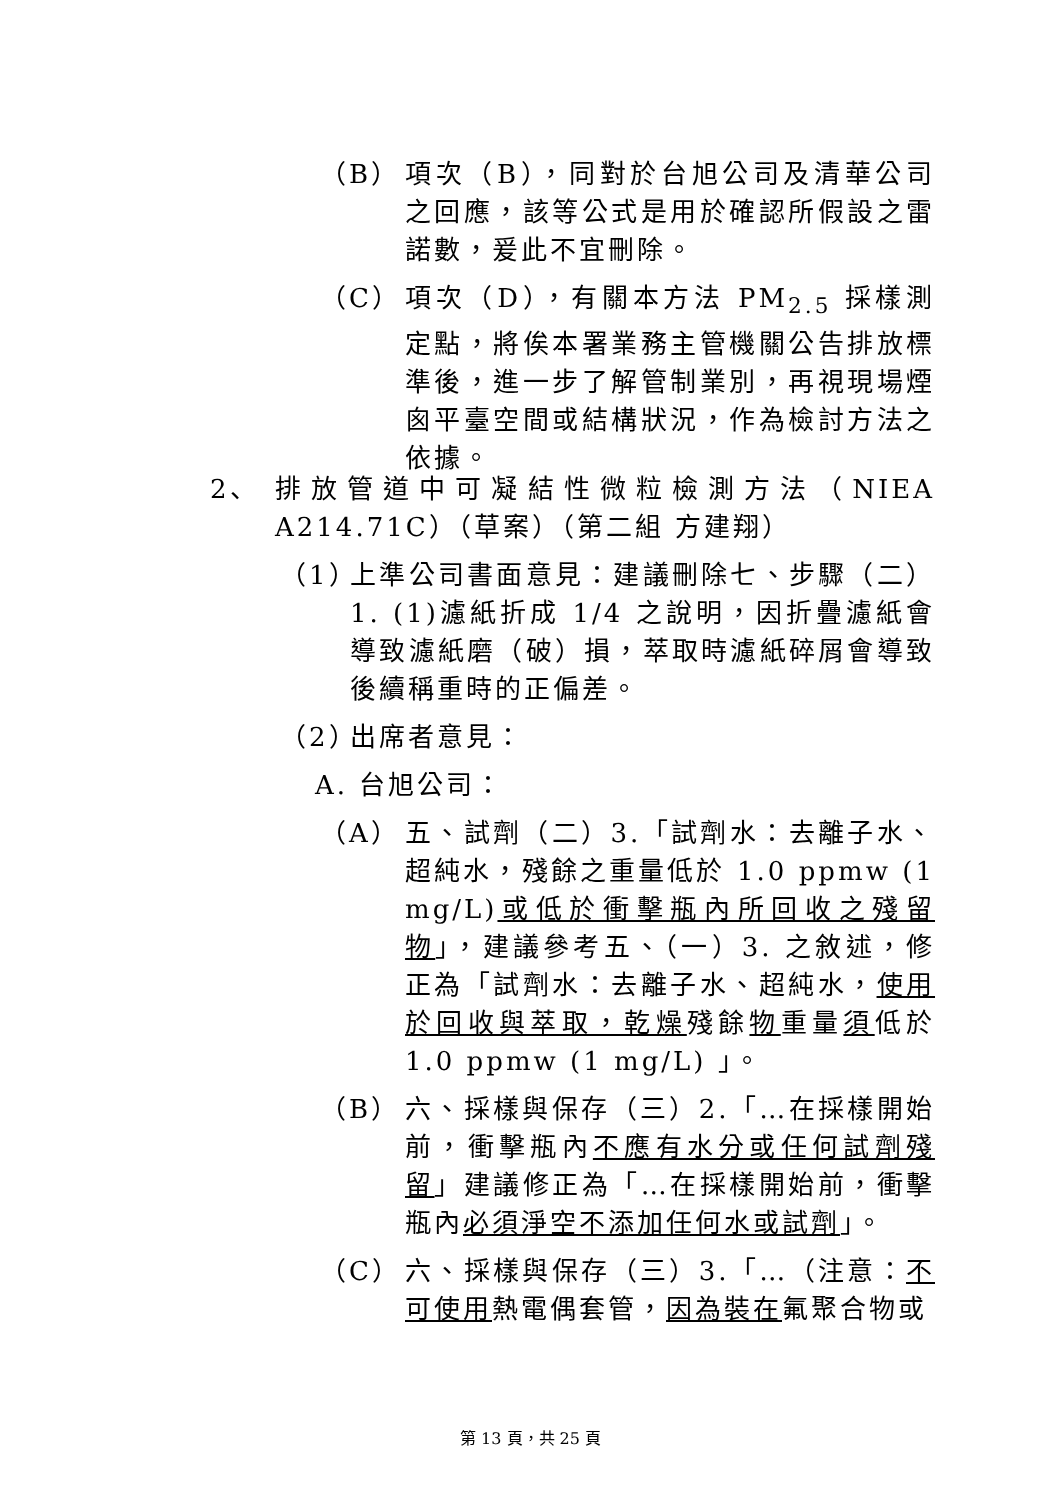（B） 項次（B），同對於台旭公司及清華公司之回應，該等公式是用於確認所假設之雷諾數，爰此不宜刪除。
（C） 項次（D），有關本方法 PM<sub>2.5</sub> 採樣測定點，將俟本署業務主管機關公告排放標準後，進一步了解管制業別，再視現場煙囪平臺空間或結構狀況，作為檢討方法之依據。
2、 排放管道中可凝結性微粒檢測方法（NIEA A214.71C）（草案）（第二組 方建翔）
（1） 上準公司書面意見：建議刪除七、步驟（二）1. (1)濾紙折成 1/4 之說明，因折疊濾紙會導致濾紙磨（破）損，萃取時濾紙碎屑會導致後續稱重時的正偏差。
（2） 出席者意見：
A. 台旭公司：
（A） 五、試劑（二）3.「試劑水：去離子水、超純水，殘餘之重量低於 1.0 ppmw (1 mg/L)或低於衝擊瓶內所回收之殘留物」，建議參考五、（一）3. 之敘述，修正為「試劑水：去離子水、超純水，使用於回收與萃取，乾燥殘餘物重量須低於 1.0 ppmw (1 mg/L) 」。
（B） 六、採樣與保存（三）2.「…在採樣開始前，衝擊瓶內不應有水分或任何試劑殘留」建議修正為「…在採樣開始前，衝擊瓶內必須淨空不添加任何水或試劑」。
（C） 六、採樣與保存（三）3.「…（注意：不可使用熱電偶套管，因為裝在氟聚合物或
第 13 頁，共 25 頁